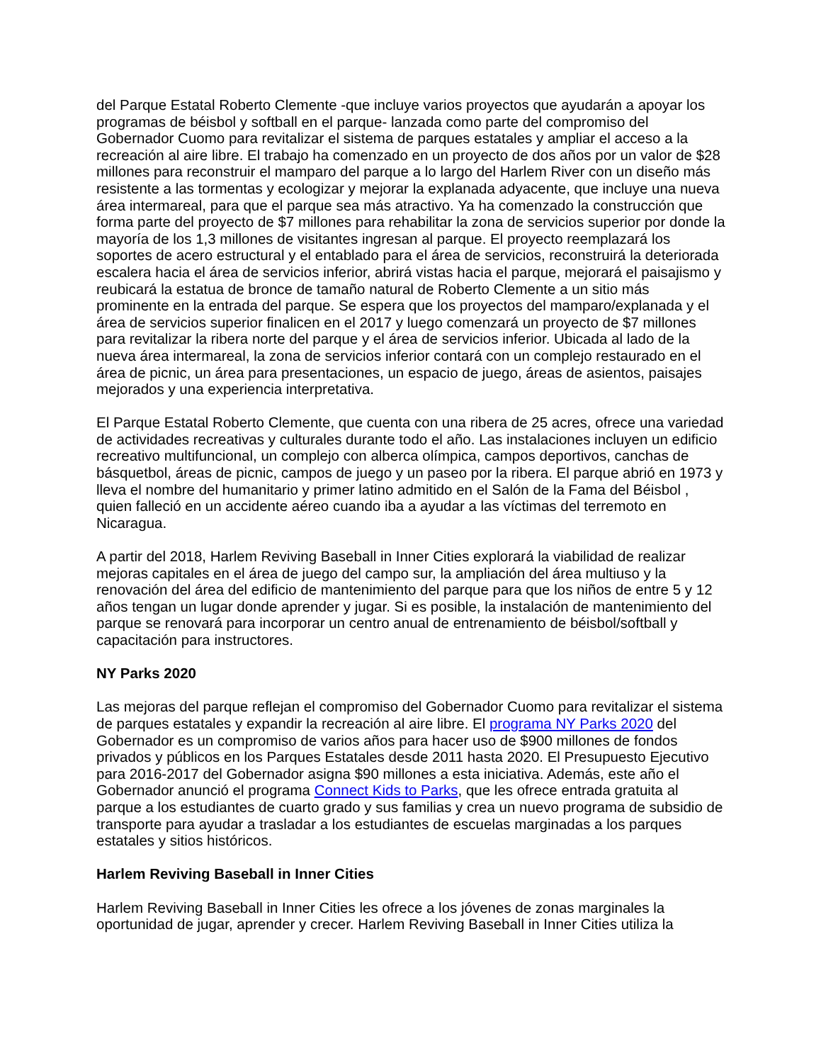del Parque Estatal Roberto Clemente -que incluye varios proyectos que ayudarán a apoyar los programas de béisbol y softball en el parque- lanzada como parte del compromiso del Gobernador Cuomo para revitalizar el sistema de parques estatales y ampliar el acceso a la recreación al aire libre. El trabajo ha comenzado en un proyecto de dos años por un valor de $28 millones para reconstruir el mamparo del parque a lo largo del Harlem River con un diseño más resistente a las tormentas y ecologizar y mejorar la explanada adyacente, que incluye una nueva área intermareal, para que el parque sea más atractivo. Ya ha comenzado la construcción que forma parte del proyecto de $7 millones para rehabilitar la zona de servicios superior por donde la mayoría de los 1,3 millones de visitantes ingresan al parque. El proyecto reemplazará los soportes de acero estructural y el entablado para el área de servicios, reconstruirá la deteriorada escalera hacia el área de servicios inferior, abrirá vistas hacia el parque, mejorará el paisajismo y reubicará la estatua de bronce de tamaño natural de Roberto Clemente a un sitio más prominente en la entrada del parque. Se espera que los proyectos del mamparo/explanada y el área de servicios superior finalicen en el 2017 y luego comenzará un proyecto de $7 millones para revitalizar la ribera norte del parque y el área de servicios inferior. Ubicada al lado de la nueva área intermareal, la zona de servicios inferior contará con un complejo restaurado en el área de picnic, un área para presentaciones, un espacio de juego, áreas de asientos, paisajes mejorados y una experiencia interpretativa.
El Parque Estatal Roberto Clemente, que cuenta con una ribera de 25 acres, ofrece una variedad de actividades recreativas y culturales durante todo el año. Las instalaciones incluyen un edificio recreativo multifuncional, un complejo con alberca olímpica, campos deportivos, canchas de básquetbol, áreas de picnic, campos de juego y un paseo por la ribera. El parque abrió en 1973 y lleva el nombre del humanitario y primer latino admitido en el Salón de la Fama del Béisbol , quien falleció en un accidente aéreo cuando iba a ayudar a las víctimas del terremoto en Nicaragua.
A partir del 2018, Harlem Reviving Baseball in Inner Cities explorará la viabilidad de realizar mejoras capitales en el área de juego del campo sur, la ampliación del área multiuso y la renovación del área del edificio de mantenimiento del parque para que los niños de entre 5 y 12 años tengan un lugar donde aprender y jugar. Si es posible, la instalación de mantenimiento del parque se renovará para incorporar un centro anual de entrenamiento de béisbol/softball y capacitación para instructores.
NY Parks 2020
Las mejoras del parque reflejan el compromiso del Gobernador Cuomo para revitalizar el sistema de parques estatales y expandir la recreación al aire libre. El programa NY Parks 2020 del Gobernador es un compromiso de varios años para hacer uso de $900 millones de fondos privados y públicos en los Parques Estatales desde 2011 hasta 2020. El Presupuesto Ejecutivo para 2016-2017 del Gobernador asigna $90 millones a esta iniciativa. Además, este año el Gobernador anunció el programa Connect Kids to Parks, que les ofrece entrada gratuita al parque a los estudiantes de cuarto grado y sus familias y crea un nuevo programa de subsidio de transporte para ayudar a trasladar a los estudiantes de escuelas marginadas a los parques estatales y sitios históricos.
Harlem Reviving Baseball in Inner Cities
Harlem Reviving Baseball in Inner Cities les ofrece a los jóvenes de zonas marginales la oportunidad de jugar, aprender y crecer. Harlem Reviving Baseball in Inner Cities utiliza la